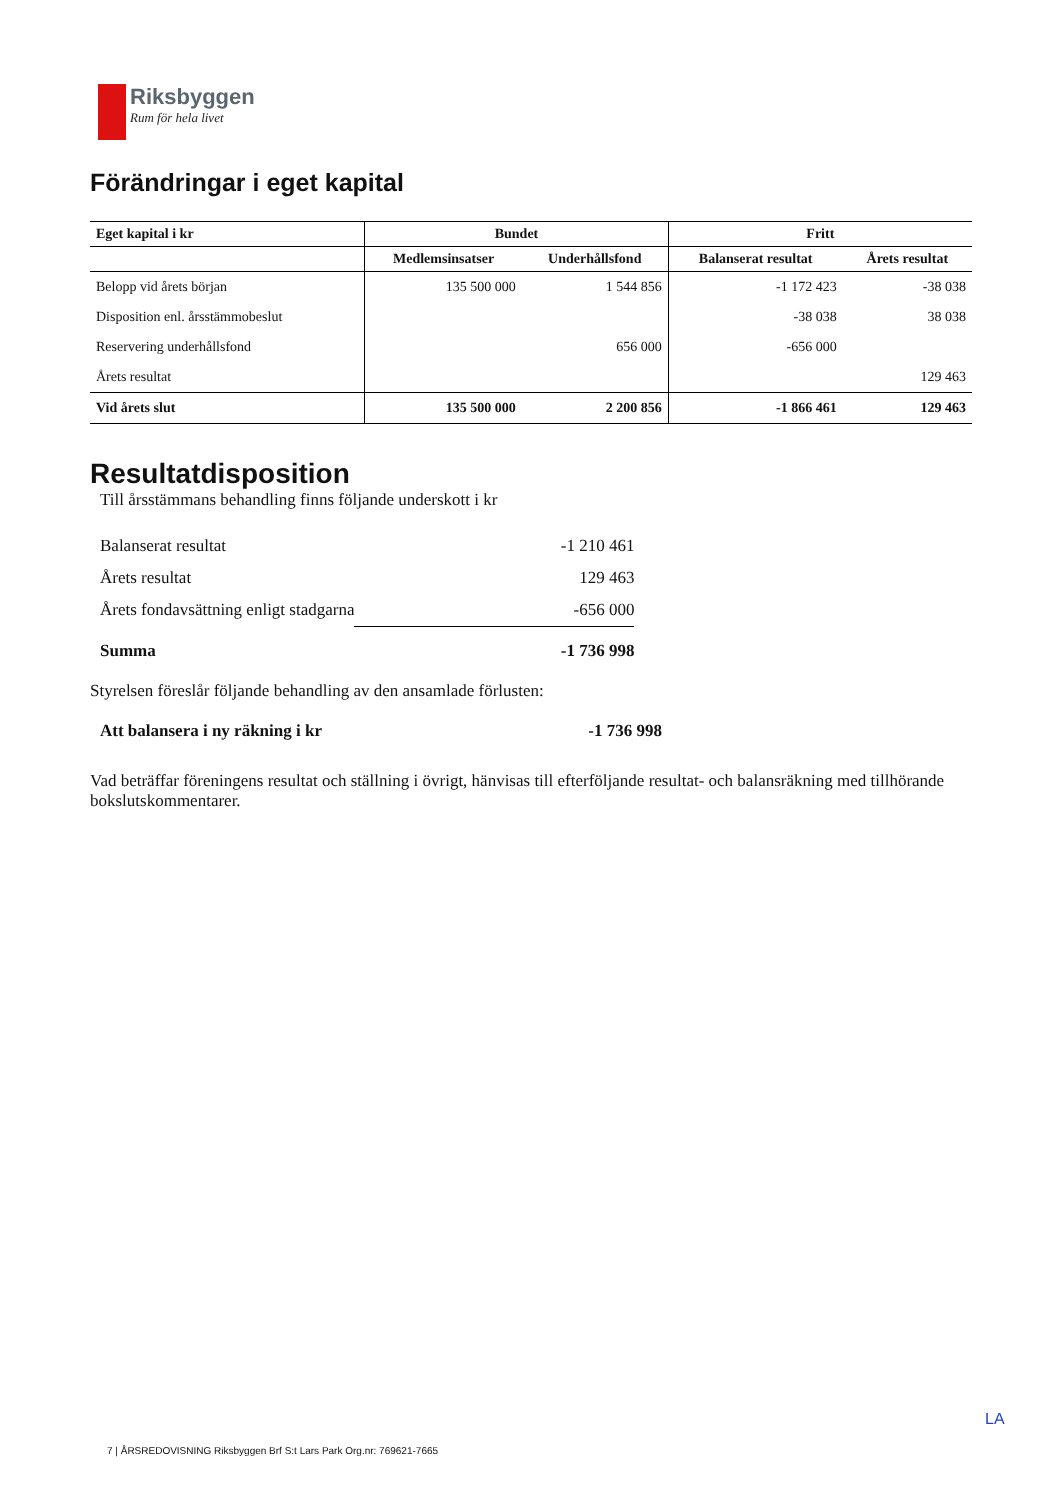Riksbyggen
Rum för hela livet
Förändringar i eget kapital
| Eget kapital i kr | Bundet | | Fritt | |
| --- | --- | --- | --- | --- |
| | Medlemsinsatser | Underhållsfond | Balanserat resultat | Årets resultat |
| Belopp vid årets början | 135 500 000 | 1 544 856 | -1 172 423 | -38 038 |
| Disposition enl. årsstämmobeslut | | | -38 038 | 38 038 |
| Reservering underhållsfond | | 656 000 | -656 000 | |
| Årets resultat | | | | 129 463 |
| Vid årets slut | 135 500 000 | 2 200 856 | -1 866 461 | 129 463 |
Resultatdisposition
Till årsstämmans behandling finns följande underskott i kr
| Balanserat resultat | -1 210 461 |
| Årets resultat | 129 463 |
| Årets fondavsättning enligt stadgarna | -656 000 |
| Summa | -1 736 998 |
Styrelsen föreslår följande behandling av den ansamlade förlusten:
| Att balansera i ny räkning i kr | -1 736 998 |
Vad beträffar föreningens resultat och ställning i övrigt, hänvisas till efterföljande resultat- och balansräkning med tillhörande bokslutskommentarer.
LA
7 | ÅRSREDOVISNING Riksbyggen Brf S:t Lars Park Org.nr: 769621-7665